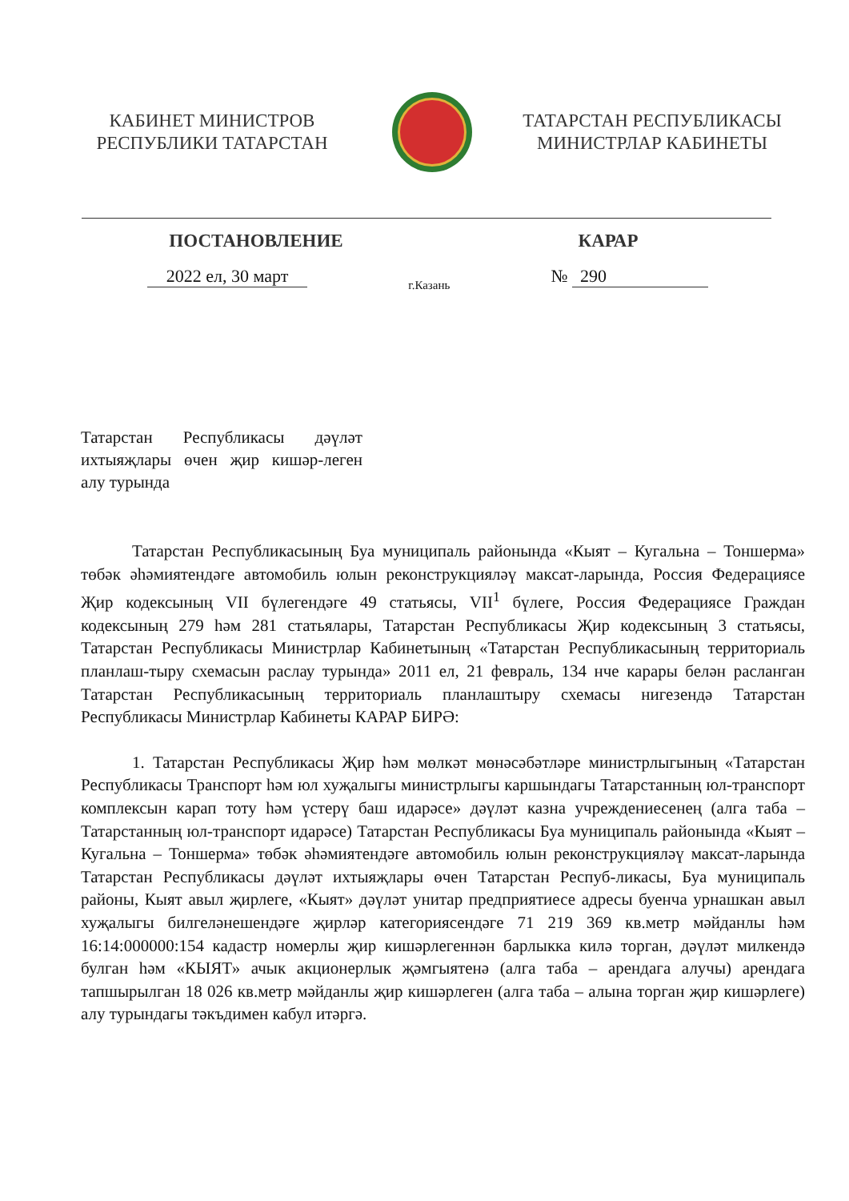КАБИНЕТ МИНИСТРОВ
РЕСПУБЛИКИ ТАТАРСТАН
ТАТАРСТАН РЕСПУБЛИКАСЫ
МИНИСТРЛАР КАБИНЕТЫ
ПОСТАНОВЛЕНИЕ КАРАР
2022 ел, 30 март
г.Казань
№ 290
Татарстан Республикасы дәүләт ихтыяҗлары өчен җир кишәр-леген алу турында
Татарстан Республикасының Буа муниципаль районында «Кыят – Кугальна – Тоншерма» төбәк әһәмиятендәге автомобиль юлын реконструкцияләү максат-ларында, Россия Федерациясе Җир кодексының VII бүлегендәге 49 статьясы, VII<sup>1</sup> бүлеге, Россия Федерациясе Граждан кодексының 279 һәм 281 статьялары, Татарстан Республикасы Җир кодексының 3 статьясы, Татарстан Республикасы Министрлар Кабинетының «Татарстан Республикасының территориаль планлаш-тыру схемасын раслау турында» 2011 ел, 21 февраль, 134 нче карары белән расланган Татарстан Республикасының территориаль планлаштыру схемасы нигезендә Татарстан Республикасы Министрлар Кабинеты КАРАР БИРӘ:
1. Татарстан Республикасы Җир һәм мөлкәт мөнәсәбәтләре министрлыгының «Татарстан Республикасы Транспорт һәм юл хуҗалыгы министрлыгы каршындагы Татарстанның юл-транспорт комплексын карап тоту һәм үстерү баш идарәсе» дәүләт казна учреждениесенең (алга таба – Татарстанның юл-транспорт идарәсе) Татарстан Республикасы Буа муниципаль районында «Кыят – Кугальна – Тоншерма» төбәк әһәмиятендәге автомобиль юлын реконструкцияләү максат-ларында Татарстан Республикасы дәүләт ихтыяҗлары өчен Татарстан Респуб-ликасы, Буа муниципаль районы, Кыят авыл җирлеге, «Кыят» дәүләт унитар предприятиесе адресы буенча урнашкан авыл хуҗалыгы билгеләнешендәге җирләр категориясендәге 71 219 369 кв.метр мәйданлы һәм 16:14:000000:154 кадастр номерлы җир кишәрлегеннән барлыкка килә торган, дәүләт милкендә булган һәм «КЫЯТ» ачык акционерлык җәмгыятенә (алга таба – арендага алучы) арендага тапшырылган 18 026 кв.метр мәйданлы җир кишәрлеген (алга таба – алына торган җир кишәрлеге) алу турындагы тәкъдимен кабул итәргә.